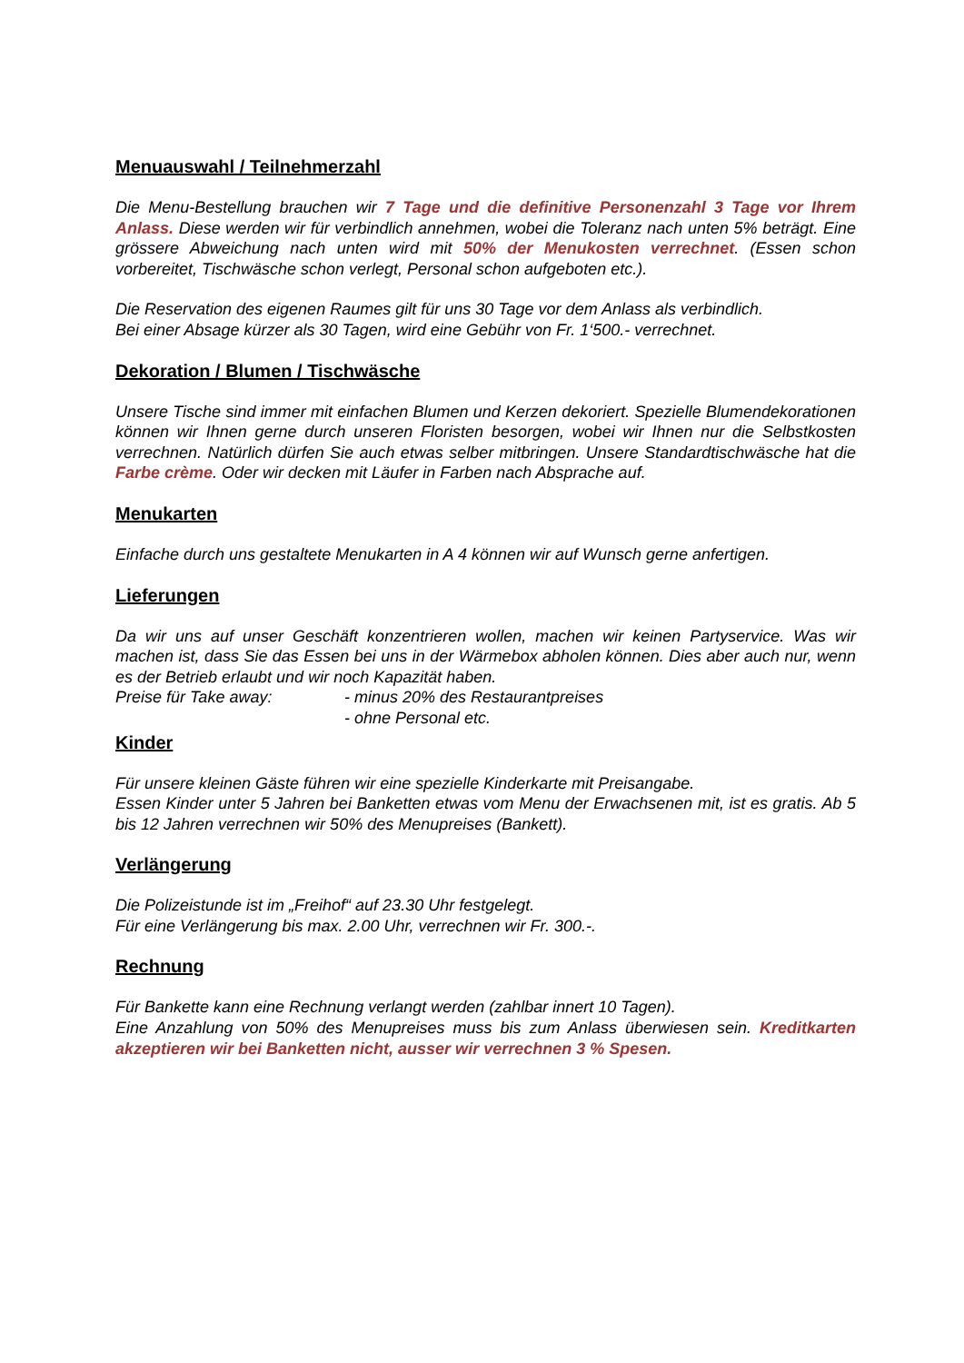Menuauswahl / Teilnehmerzahl
Die Menu-Bestellung brauchen wir 7 Tage und die definitive Personenzahl 3 Tage vor Ihrem Anlass. Diese werden wir für verbindlich annehmen, wobei die Toleranz nach unten 5% beträgt. Eine grössere Abweichung nach unten wird mit 50% der Menukosten verrechnet. (Essen schon vorbereitet, Tischwäsche schon verlegt, Personal schon aufgeboten etc.).
Die Reservation des eigenen Raumes gilt für uns 30 Tage vor dem Anlass als verbindlich.
Bei einer Absage kürzer als 30 Tagen, wird eine Gebühr von Fr. 1‘500.- verrechnet.
Dekoration / Blumen / Tischwäsche
Unsere Tische sind immer mit einfachen Blumen und Kerzen dekoriert. Spezielle Blumendekorationen können wir Ihnen gerne durch unseren Floristen besorgen, wobei wir Ihnen nur die Selbstkosten verrechnen. Natürlich dürfen Sie auch etwas selber mitbringen. Unsere Standardtischwäsche hat die Farbe crème. Oder wir decken mit Läufer in Farben nach Absprache auf.
Menukarten
Einfache durch uns gestaltete Menukarten in A 4 können wir auf Wunsch gerne anfertigen.
Lieferungen
Da wir uns auf unser Geschäft konzentrieren wollen, machen wir keinen Partyservice. Was wir machen ist, dass Sie das Essen bei uns in der Wärmebox abholen können. Dies aber auch nur, wenn es der Betrieb erlaubt und wir noch Kapazität haben.
Preise für Take away: - minus 20% des Restaurantpreises
- ohne Personal etc.
Kinder
Für unsere kleinen Gäste führen wir eine spezielle Kinderkarte mit Preisangabe.
Essen Kinder unter 5 Jahren bei Banketten etwas vom Menu der Erwachsenen mit, ist es gratis. Ab 5 bis 12 Jahren verrechnen wir 50% des Menupreises (Bankett).
Verlängerung
Die Polizeistunde ist im „Freihof“ auf 23.30 Uhr festgelegt.
Für eine Verlängerung bis max. 2.00 Uhr, verrechnen wir Fr. 300.-.
Rechnung
Für Bankette kann eine Rechnung verlangt werden (zahlbar innert 10 Tagen).
Eine Anzahlung von 50% des Menupreises muss bis zum Anlass überwiesen sein. Kreditkarten akzeptieren wir bei Banketten nicht, ausser wir verrechnen 3 % Spesen.